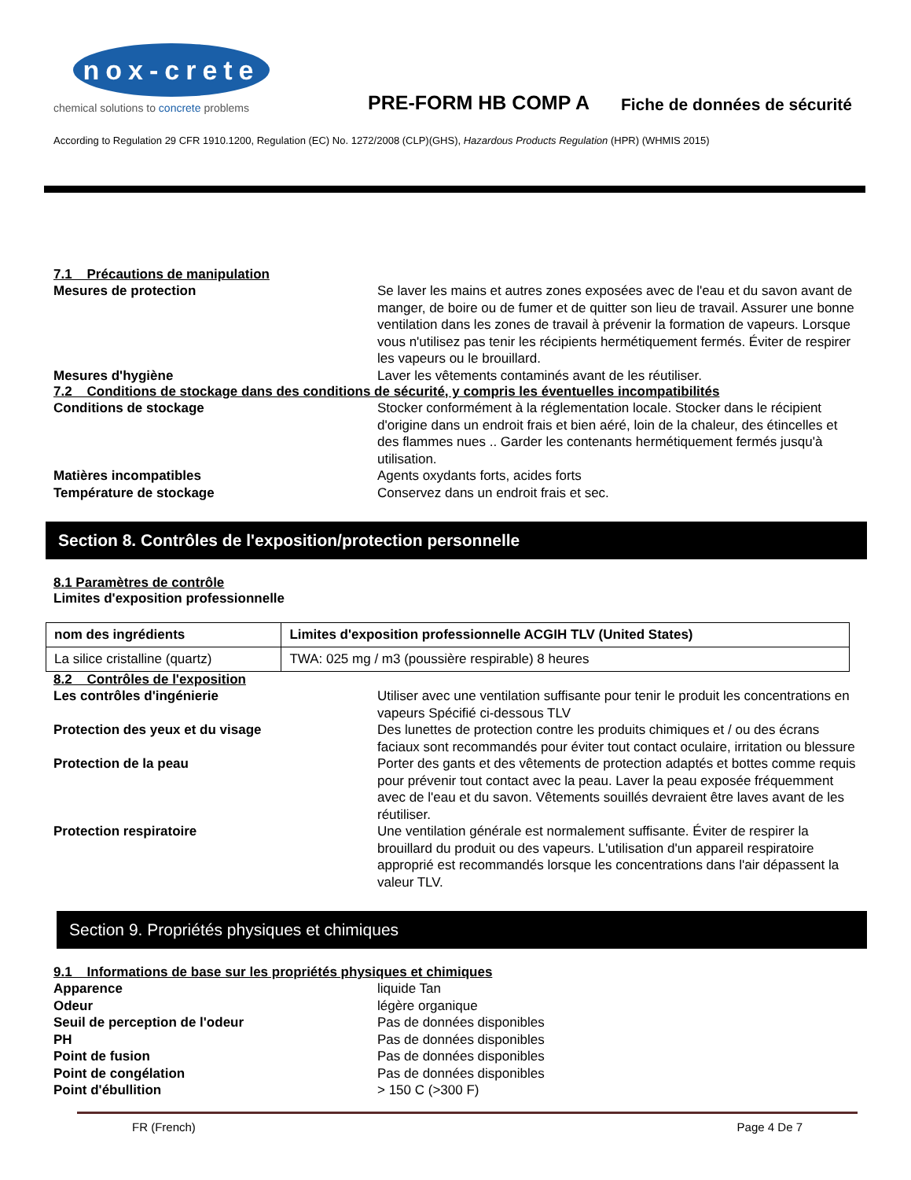nox-crete
chemical solutions to concrete problems
PRE-FORM HB COMP A
Fiche de données de sécurité
According to Regulation 29 CFR 1910.1200, Regulation (EC) No. 1272/2008 (CLP)(GHS), Hazardous Products Regulation (HPR) (WHMIS 2015)
7.1 Précautions de manipulation
Mesures de protection Se laver les mains et autres zones exposées avec de l'eau et du savon avant de manger, de boire ou de fumer et de quitter son lieu de travail. Assurer une bonne ventilation dans les zones de travail à prévenir la formation de vapeurs. Lorsque vous n'utilisez pas tenir les récipients hermétiquement fermés. Éviter de respirer les vapeurs ou le brouillard.
Mesures d'hygiène Laver les vêtements contaminés avant de les réutiliser.
7.2 Conditions de stockage dans des conditions de sécurité, y compris les éventuelles incompatibilités
Conditions de stockage Stocker conformément à la réglementation locale. Stocker dans le récipient d'origine dans un endroit frais et bien aéré, loin de la chaleur, des étincelles et des flammes nues .. Garder les contenants hermétiquement fermés jusqu'à utilisation.
Matières incompatibles Agents oxydants forts, acides forts
Température de stockage Conservez dans un endroit frais et sec.
Section 8. Contrôles de l'exposition/protection personnelle
8.1 Paramètres de contrôle
Limites d'exposition professionnelle
| nom des ingrédients | Limites d'exposition professionnelle ACGIH TLV (United States) |
| --- | --- |
| La silice cristalline (quartz) | TWA: 025 mg / m3 (poussière respirable) 8 heures |
8.2 Contrôles de l'exposition
Les contrôles d'ingénierie Utiliser avec une ventilation suffisante pour tenir le produit les concentrations en vapeurs Spécifié ci-dessous TLV
Protection des yeux et du visage Des lunettes de protection contre les produits chimiques et / ou des écrans faciaux sont recommandés pour éviter tout contact oculaire, irritation ou blessure
Protection de la peau Porter des gants et des vêtements de protection adaptés et bottes comme requis pour prévenir tout contact avec la peau. Laver la peau exposée fréquemment avec de l'eau et du savon. Vêtements souillés devraient être laves avant de les réutiliser.
Protection respiratoire Une ventilation générale est normalement suffisante. Éviter de respirer la brouillard du produit ou des vapeurs. L'utilisation d'un appareil respiratoire approprié est recommandés lorsque les concentrations dans l'air dépassent la valeur TLV.
Section 9. Propriétés physiques et chimiques
9.1 Informations de base sur les propriétés physiques et chimiques
Apparence liquide Tan
Odeur légère organique
Seuil de perception de l'odeur Pas de données disponibles
PH Pas de données disponibles
Point de fusion Pas de données disponibles
Point de congélation Pas de données disponibles
Point d'ébullition > 150 C (>300 F)
FR (French) Page 4 De 7